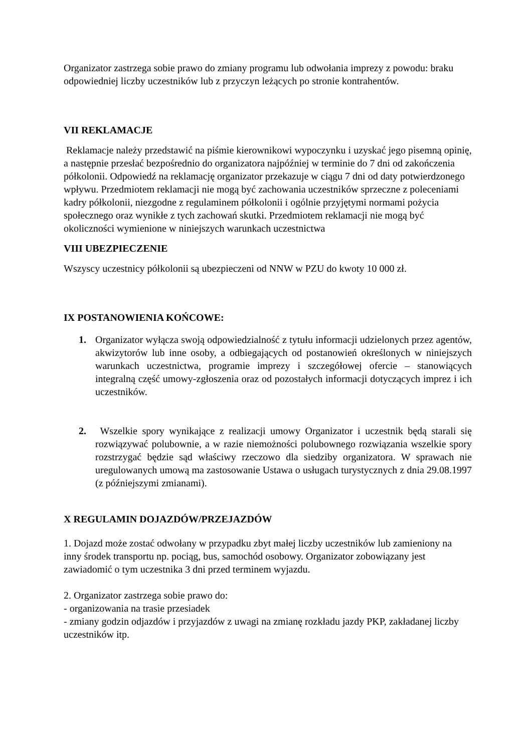Organizator zastrzega sobie prawo do zmiany programu lub odwołania imprezy z powodu: braku odpowiedniej liczby uczestników lub z przyczyn leżących po stronie kontrahentów.
VII REKLAMACJE
Reklamacje należy przedstawić na piśmie kierownikowi wypoczynku i uzyskać jego pisemną opinię, a następnie przesłać bezpośrednio do organizatora najpóźniej w terminie do 7 dni od zakończenia półkolonii. Odpowiedź na reklamację organizator przekazuje w ciągu 7 dni od daty potwierdzonego wpływu. Przedmiotem reklamacji nie mogą być zachowania uczestników sprzeczne z poleceniami kadry półkolonii, niezgodne z regulaminem półkolonii i ogólnie przyjętymi normami pożycia społecznego oraz wynikłe z tych zachowań skutki. Przedmiotem reklamacji nie mogą być okoliczności wymienione w niniejszych warunkach uczestnictwa
VIII UBEZPIECZENIE
Wszyscy uczestnicy półkolonii są ubezpieczeni od NNW w PZU do kwoty 10 000 zł.
IX POSTANOWIENIA KOŃCOWE:
1. Organizator wyłącza swoją odpowiedzialność z tytułu informacji udzielonych przez agentów, akwizytorów lub inne osoby, a odbiegających od postanowień określonych w niniejszych warunkach uczestnictwa, programie imprezy i szczegółowej ofercie – stanowiących integralną część umowy-zgłoszenia oraz od pozostałych informacji dotyczących imprez i ich uczestników.
2. Wszelkie spory wynikające z realizacji umowy Organizator i uczestnik będą starali się rozwiązywać polubownie, a w razie niemożności polubownego rozwiązania wszelkie spory rozstrzygać będzie sąd właściwy rzeczowo dla siedziby organizatora. W sprawach nie uregulowanych umową ma zastosowanie Ustawa o usługach turystycznych z dnia 29.08.1997 (z późniejszymi zmianami).
X REGULAMIN DOJAZDÓW/PRZEJAZDÓW
1. Dojazd może zostać odwołany w przypadku zbyt małej liczby uczestników lub zamieniony na inny środek transportu np. pociąg, bus, samochód osobowy. Organizator zobowiązany jest zawiadomić o tym uczestnika 3 dni przed terminem wyjazdu.
2. Organizator zastrzega sobie prawo do:
- organizowania na trasie przesiadek
- zmiany godzin odjazdów i przyjazdów z uwagi na zmianę rozkładu jazdy PKP, zakładanej liczby uczestników itp.